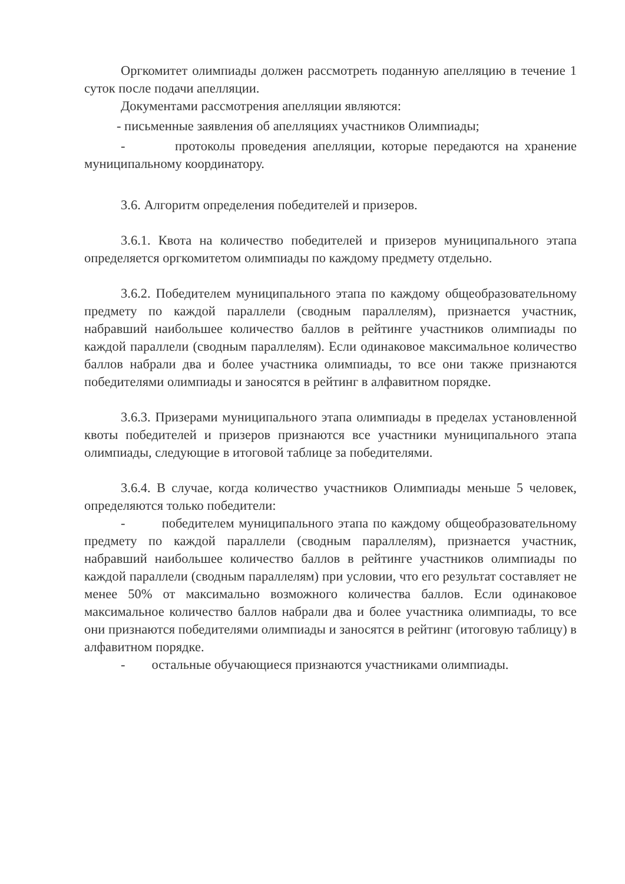Оргкомитет олимпиады должен рассмотреть поданную апелляцию в течение 1 суток после подачи апелляции.
Документами рассмотрения апелляции являются:
- письменные заявления об апелляциях участников Олимпиады;
- протоколы проведения апелляции, которые передаются на хранение муниципальному координатору.
3.6. Алгоритм определения победителей и призеров.
3.6.1. Квота на количество победителей и призеров муниципального этапа определяется оргкомитетом олимпиады по каждому предмету отдельно.
3.6.2. Победителем муниципального этапа по каждому общеобразовательному предмету по каждой параллели (сводным параллелям), признается участник, набравший наибольшее количество баллов в рейтинге участников олимпиады по каждой параллели (сводным параллелям). Если одинаковое максимальное количество баллов набрали два и более участника олимпиады, то все они также признаются победителями олимпиады и заносятся в рейтинг в алфавитном порядке.
3.6.3. Призерами муниципального этапа олимпиады в пределах установленной квоты победителей и призеров признаются все участники муниципального этапа олимпиады, следующие в итоговой таблице за победителями.
3.6.4. В случае, когда количество участников Олимпиады меньше 5 человек, определяются только победители:
- победителем муниципального этапа по каждому общеобразовательному предмету по каждой параллели (сводным параллелям), признается участник, набравший наибольшее количество баллов в рейтинге участников олимпиады по каждой параллели (сводным параллелям) при условии, что его результат составляет не менее 50% от максимально возможного количества баллов. Если одинаковое максимальное количество баллов набрали два и более участника олимпиады, то все они признаются победителями олимпиады и заносятся в рейтинг (итоговую таблицу) в алфавитном порядке.
- остальные обучающиеся признаются участниками олимпиады.